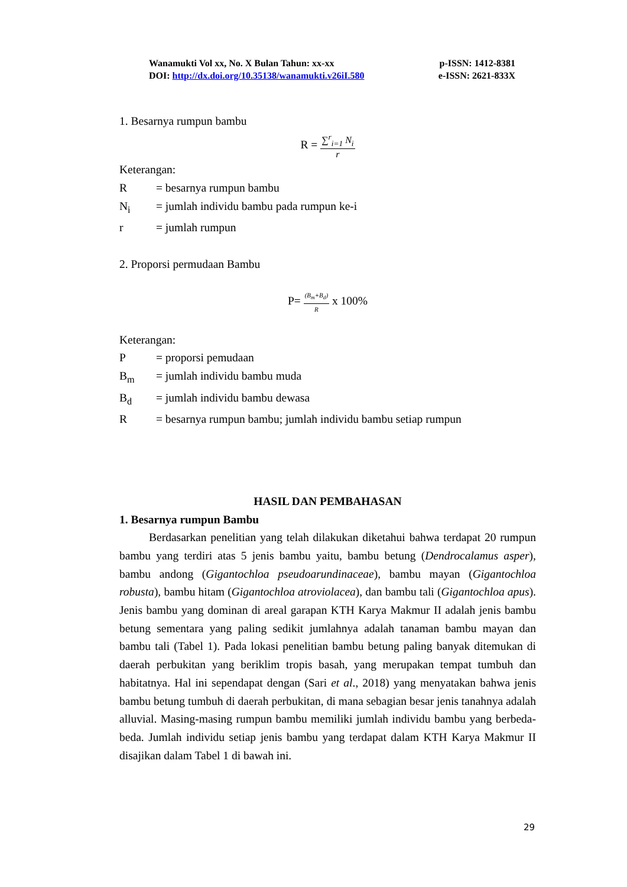Wanamukti Vol xx, No. X Bulan Tahun: xx-xx p-ISSN: 1412-8381
DOI: http://dx.doi.org/10.35138/wanamukti.v26iI.580 e-ISSN: 2621-833X
1. Besarnya rumpun bambu
R =
∑<sup>r</sup><sub>i=1</sub> N<sub>i</sub>
r
Keterangan:
R = besarnya rumpun bambu
N<sub>i</sub> = jumlah individu bambu pada rumpun ke-i
r = jumlah rumpun
2. Proporsi permudaan Bambu
P=
(B<sub>m</sub>+B<sub>d</sub>)
R
x 100%
Keterangan:
P = proporsi pemudaan
B<sub>m</sub> = jumlah individu bambu muda
B<sub>d</sub> = jumlah individu bambu dewasa
R = besarnya rumpun bambu; jumlah individu bambu setiap rumpun
HASIL DAN PEMBAHASAN
1. Besarnya rumpun Bambu
Berdasarkan penelitian yang telah dilakukan diketahui bahwa terdapat 20 rumpun bambu yang terdiri atas 5 jenis bambu yaitu, bambu betung (Dendrocalamus asper), bambu andong (Gigantochloa pseudoarundinaceae), bambu mayan (Gigantochloa robusta), bambu hitam (Gigantochloa atroviolacea), dan bambu tali (Gigantochloa apus). Jenis bambu yang dominan di areal garapan KTH Karya Makmur II adalah jenis bambu betung sementara yang paling sedikit jumlahnya adalah tanaman bambu mayan dan bambu tali (Tabel 1). Pada lokasi penelitian bambu betung paling banyak ditemukan di daerah perbukitan yang beriklim tropis basah, yang merupakan tempat tumbuh dan habitatnya. Hal ini sependapat dengan (Sari et al., 2018) yang menyatakan bahwa jenis bambu betung tumbuh di daerah perbukitan, di mana sebagian besar jenis tanahnya adalah alluvial. Masing-masing rumpun bambu memiliki jumlah individu bambu yang berbeda-beda. Jumlah individu setiap jenis bambu yang terdapat dalam KTH Karya Makmur II disajikan dalam Tabel 1 di bawah ini.
29